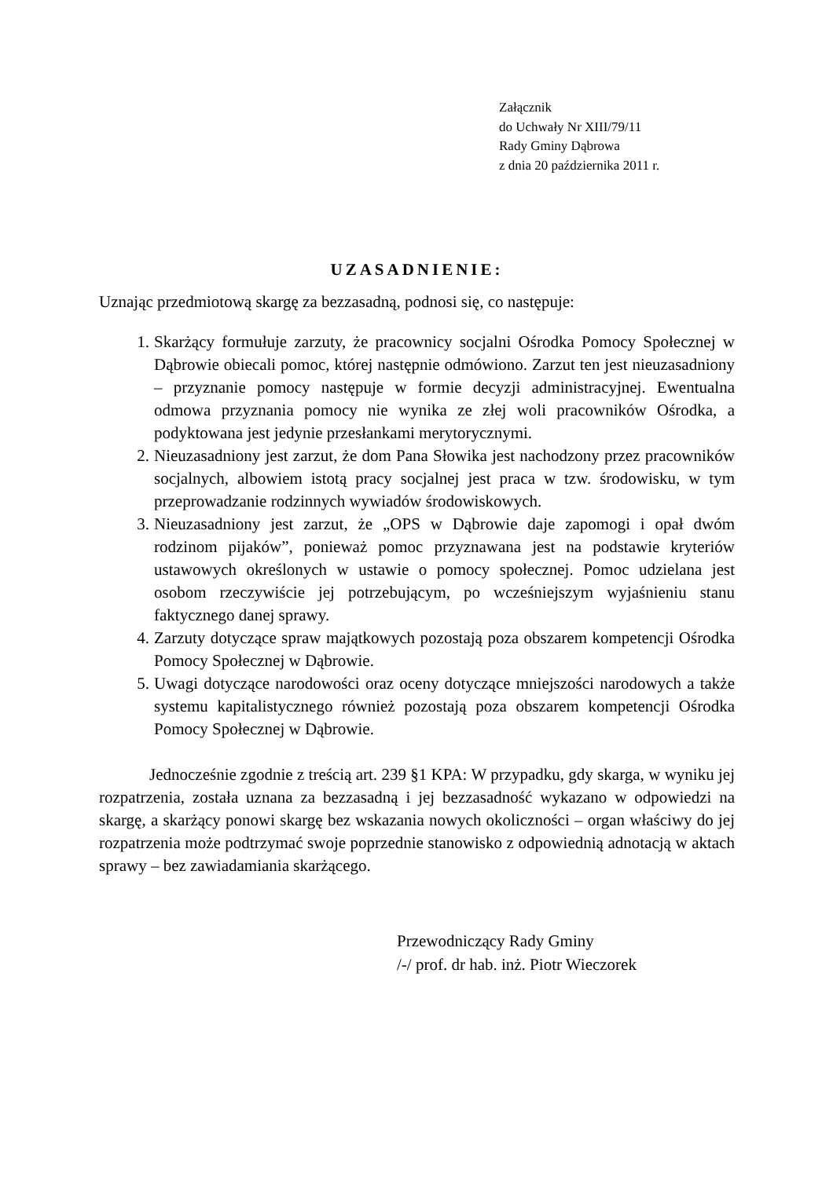Załącznik
do Uchwały Nr XIII/79/11
Rady Gminy Dąbrowa
z dnia 20 października 2011 r.
UZASADNIENIE:
Uznając przedmiotową skargę za bezzasadną, podnosi się, co następuje:
1. Skarżący formułuje zarzuty, że pracownicy socjalni Ośrodka Pomocy Społecznej w Dąbrowie obiecali pomoc, której następnie odmówiono. Zarzut ten jest nieuzasadniony – przyznanie pomocy następuje w formie decyzji administracyjnej. Ewentualna odmowa przyznania pomocy nie wynika ze złej woli pracowników Ośrodka, a podyktowana jest jedynie przesłankami merytorycznymi.
2. Nieuzasadniony jest zarzut, że dom Pana Słowika jest nachodzony przez pracowników socjalnych, albowiem istotą pracy socjalnej jest praca w tzw. środowisku, w tym przeprowadzanie rodzinnych wywiadów środowiskowych.
3. Nieuzasadniony jest zarzut, że „OPS w Dąbrowie daje zapomogi i opał dwóm rodzinom pijaków”, ponieważ pomoc przyznawana jest na podstawie kryteriów ustawowych określonych w ustawie o pomocy społecznej. Pomoc udzielana jest osobom rzeczywiście jej potrzebującym, po wcześniejszym wyjaśnieniu stanu faktycznego danej sprawy.
4. Zarzuty dotyczące spraw majątkowych pozostają poza obszarem kompetencji Ośrodka Pomocy Społecznej w Dąbrowie.
5. Uwagi dotyczące narodowości oraz oceny dotyczące mniejszości narodowych a także systemu kapitalistycznego również pozostają poza obszarem kompetencji Ośrodka Pomocy Społecznej w Dąbrowie.
Jednocześnie zgodnie z treścią art. 239 §1 KPA: W przypadku, gdy skarga, w wyniku jej rozpatrzenia, została uznana za bezzasadną i jej bezzasadność wykazano w odpowiedzi na skargę, a skarżący ponowi skargę bez wskazania nowych okoliczności – organ właściwy do jej rozpatrzenia może podtrzymać swoje poprzednie stanowisko z odpowiednią adnotacją w aktach sprawy – bez zawiadamiania skarżącego.
Przewodniczący Rady Gminy
/-/ prof. dr hab. inż. Piotr Wieczorek